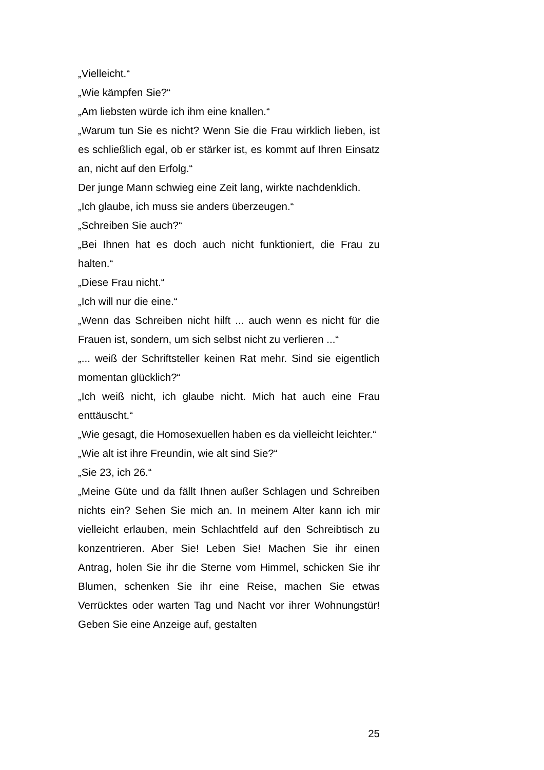„Vielleicht.“
„Wie kämpfen Sie?“
„Am liebsten würde ich ihm eine knallen.“
„Warum tun Sie es nicht? Wenn Sie die Frau wirklich lieben, ist es schließlich egal, ob er stärker ist, es kommt auf Ihren Einsatz an, nicht auf den Erfolg.“
Der junge Mann schwieg eine Zeit lang, wirkte nachdenklich.
„Ich glaube, ich muss sie anders überzeugen.“
„Schreiben Sie auch?“
„Bei Ihnen hat es doch auch nicht funktioniert, die Frau zu halten.“
„Diese Frau nicht.“
„Ich will nur die eine.“
„Wenn das Schreiben nicht hilft ... auch wenn es nicht für die Frauen ist, sondern, um sich selbst nicht zu verlieren ...“
„... weiß der Schriftsteller keinen Rat mehr. Sind sie eigentlich momentan glücklich?“
„Ich weiß nicht, ich glaube nicht. Mich hat auch eine Frau enttäuscht.“
„Wie gesagt, die Homosexuellen haben es da vielleicht leichter.“
„Wie alt ist ihre Freundin, wie alt sind Sie?“
„Sie 23, ich 26.“
„Meine Güte und da fällt Ihnen außer Schlagen und Schreiben nichts ein? Sehen Sie mich an. In meinem Alter kann ich mir vielleicht erlauben, mein Schlachtfeld auf den Schreibtisch zu konzentrieren. Aber Sie! Leben Sie! Machen Sie ihr einen Antrag, holen Sie ihr die Sterne vom Himmel, schicken Sie ihr Blumen, schenken Sie ihr eine Reise, machen Sie etwas Verrücktes oder warten Tag und Nacht vor ihrer Wohnungstür! Geben Sie eine Anzeige auf, gestalten
25